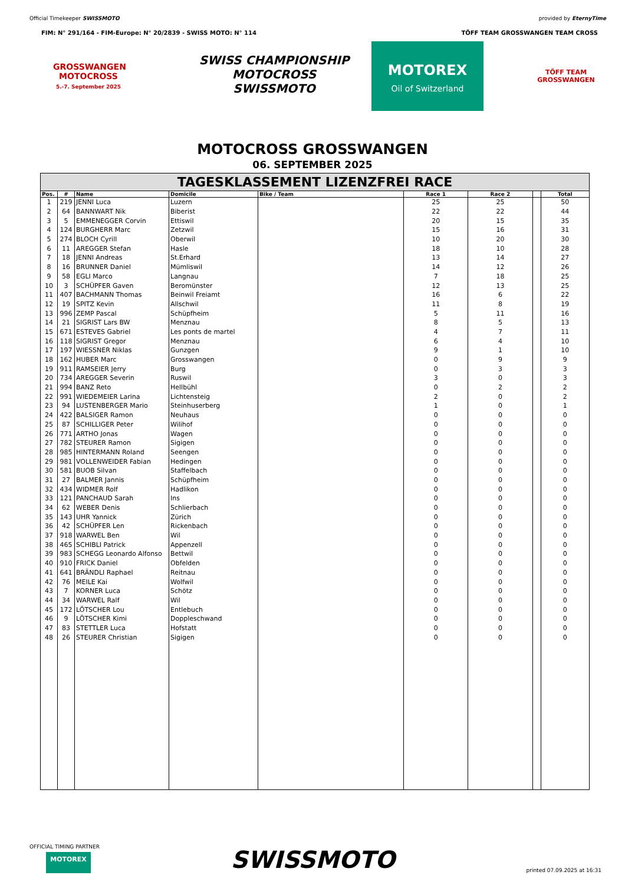Official Timekeeper SWISSMOTO provided by EternyTime
FIM: N° 291/164 - FIM-Europe: N° 20/2839 - SWISS MOTO: N° 114 TÖFF TEAM GROSSWANGEN TEAM CROSS
GROSSWANGEN
MOTOCROSS
5.-7. September 2025
SWISS CHAMPIONSHIP
MOTOCROSS
SWISSMOTO
MOTOREX
Oil of Switzerland
TÖFF TEAM
GROSSWANGEN
MOTOCROSS GROSSWANGEN
06. SEPTEMBER 2025
TAGESKLASSEMENT LIZENZFREI RACE
| Pos. | # | Name | Domicile | Bike / Team | Race 1 | Race 2 | | Total |
| --- | --- | --- | --- | --- | --- | --- | --- | --- |
| 1 | 219 | JENNI Luca | Luzern | | 25 | 25 | | 50 |
| 2 | 64 | BANNWART Nik | Biberist | | 22 | 22 | | 44 |
| 3 | 5 | EMMENEGGER Corvin | Ettiswil | | 20 | 15 | | 35 |
| 4 | 124 | BURGHERR Marc | Zetzwil | | 15 | 16 | | 31 |
| 5 | 274 | BLOCH Cyrill | Oberwil | | 10 | 20 | | 30 |
| 6 | 11 | AREGGER Stefan | Hasle | | 18 | 10 | | 28 |
| 7 | 18 | JENNI Andreas | St.Erhard | | 13 | 14 | | 27 |
| 8 | 16 | BRUNNER Daniel | Mümliswil | | 14 | 12 | | 26 |
| 9 | 58 | EGLI Marco | Langnau | | 7 | 18 | | 25 |
| 10 | 3 | SCHÜPFER Gaven | Beromünster | | 12 | 13 | | 25 |
| 11 | 407 | BACHMANN Thomas | Beinwil Freiamt | | 16 | 6 | | 22 |
| 12 | 19 | SPITZ Kevin | Allschwil | | 11 | 8 | | 19 |
| 13 | 996 | ZEMP Pascal | Schüpfheim | | 5 | 11 | | 16 |
| 14 | 21 | SIGRIST Lars BW | Menznau | | 8 | 5 | | 13 |
| 15 | 671 | ESTEVES Gabriel | Les ponts de martel | | 4 | 7 | | 11 |
| 16 | 118 | SIGRIST Gregor | Menznau | | 6 | 4 | | 10 |
| 17 | 197 | WIESSNER Niklas | Gunzgen | | 9 | 1 | | 10 |
| 18 | 162 | HUBER Marc | Grosswangen | | 0 | 9 | | 9 |
| 19 | 911 | RAMSEIER Jerry | Burg | | 0 | 3 | | 3 |
| 20 | 734 | AREGGER Severin | Ruswil | | 3 | 0 | | 3 |
| 21 | 994 | BANZ Reto | Hellbühl | | 0 | 2 | | 2 |
| 22 | 991 | WIEDEMEIER Larina | Lichtensteig | | 2 | 0 | | 2 |
| 23 | 94 | LUSTENBERGER Mario | Steinhuserberg | | 1 | 0 | | 1 |
| 24 | 422 | BALSIGER Ramon | Neuhaus | | 0 | 0 | | 0 |
| 25 | 87 | SCHILLIGER Peter | Wilihof | | 0 | 0 | | 0 |
| 26 | 771 | ARTHO Jonas | Wagen | | 0 | 0 | | 0 |
| 27 | 782 | STEURER Ramon | Sigigen | | 0 | 0 | | 0 |
| 28 | 985 | HINTERMANN Roland | Seengen | | 0 | 0 | | 0 |
| 29 | 981 | VOLLENWEIDER Fabian | Hedingen | | 0 | 0 | | 0 |
| 30 | 581 | BUOB Silvan | Staffelbach | | 0 | 0 | | 0 |
| 31 | 27 | BALMER Jannis | Schüpfheim | | 0 | 0 | | 0 |
| 32 | 434 | WIDMER Rolf | Hadlikon | | 0 | 0 | | 0 |
| 33 | 121 | PANCHAUD Sarah | Ins | | 0 | 0 | | 0 |
| 34 | 62 | WEBER Denis | Schlierbach | | 0 | 0 | | 0 |
| 35 | 143 | UHR Yannick | Zürich | | 0 | 0 | | 0 |
| 36 | 42 | SCHÜPFER Len | Rickenbach | | 0 | 0 | | 0 |
| 37 | 918 | WARWEL Ben | Wil | | 0 | 0 | | 0 |
| 38 | 465 | SCHIBLI Patrick | Appenzell | | 0 | 0 | | 0 |
| 39 | 983 | SCHEGG Leonardo Alfonso | Bettwil | | 0 | 0 | | 0 |
| 40 | 910 | FRICK Daniel | Obfelden | | 0 | 0 | | 0 |
| 41 | 641 | BRÄNDLI Raphael | Reitnau | | 0 | 0 | | 0 |
| 42 | 76 | MEILE Kai | Wolfwil | | 0 | 0 | | 0 |
| 43 | 7 | KORNER Luca | Schötz | | 0 | 0 | | 0 |
| 44 | 34 | WARWEL Ralf | Wil | | 0 | 0 | | 0 |
| 45 | 172 | LÖTSCHER Lou | Entlebuch | | 0 | 0 | | 0 |
| 46 | 9 | LÖTSCHER Kimi | Doppleschwand | | 0 | 0 | | 0 |
| 47 | 83 | STETTLER Luca | Hofstatt | | 0 | 0 | | 0 |
| 48 | 26 | STEURER Christian | Sigigen | | 0 | 0 | | 0 |
OFFICIAL TIMING PARTNER
MOTOREX
SWISSMOTO
printed 07.09.2025 at 16:31